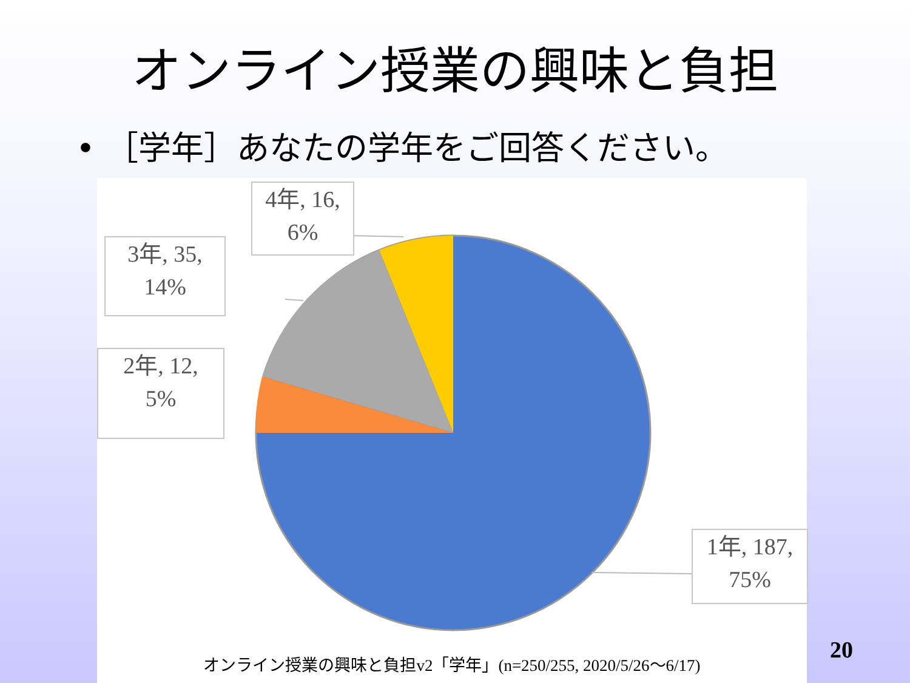オンライン授業の興味と負担
• ［学年］あなたの学年をご回答ください。
4年, 16,
6%
3年, 35,
14%
2年, 12,
5%
1年, 187,
75%
オンライン授業の興味と負担v2「学年」(n=250/255, 2020/5/26〜6/17)
20